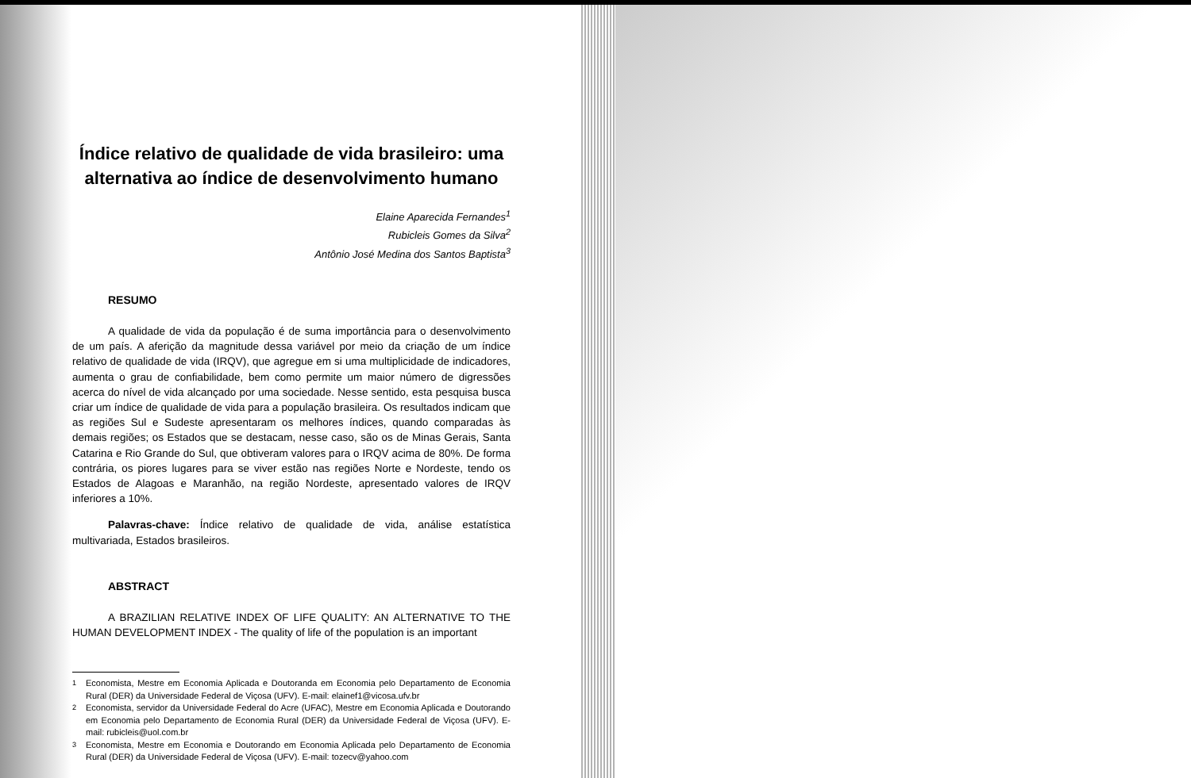Índice relativo de qualidade de vida brasileiro: uma alternativa ao índice de desenvolvimento humano
Elaine Aparecida Fernandes<sup>1</sup>
Rubicleis Gomes da Silva<sup>2</sup>
Antônio José Medina dos Santos Baptista<sup>3</sup>
RESUMO
A qualidade de vida da população é de suma importância para o desenvolvimento de um país. A aferição da magnitude dessa variável por meio da criação de um índice relativo de qualidade de vida (IRQV), que agregue em si uma multiplicidade de indicadores, aumenta o grau de confiabilidade, bem como permite um maior número de digressões acerca do nível de vida alcançado por uma sociedade. Nesse sentido, esta pesquisa busca criar um índice de qualidade de vida para a população brasileira. Os resultados indicam que as regiões Sul e Sudeste apresentaram os melhores índices, quando comparadas às demais regiões; os Estados que se destacam, nesse caso, são os de Minas Gerais, Santa Catarina e Rio Grande do Sul, que obtiveram valores para o IRQV acima de 80%. De forma contrária, os piores lugares para se viver estão nas regiões Norte e Nordeste, tendo os Estados de Alagoas e Maranhão, na região Nordeste, apresentado valores de IRQV inferiores a 10%.
Palavras-chave: Índice relativo de qualidade de vida, análise estatística multivariada, Estados brasileiros.
ABSTRACT
A BRAZILIAN RELATIVE INDEX OF LIFE QUALITY: AN ALTERNATIVE TO THE HUMAN DEVELOPMENT INDEX - The quality of life of the population is an important
<sup>1</sup> Economista, Mestre em Economia Aplicada e Doutoranda em Economia pelo Departamento de Economia Rural (DER) da Universidade Federal de Viçosa (UFV). E-mail: elainef1@vicosa.ufv.br
<sup>2</sup> Economista, servidor da Universidade Federal do Acre (UFAC), Mestre em Economia Aplicada e Doutorando em Economia pelo Departamento de Economia Rural (DER) da Universidade Federal de Viçosa (UFV). E-mail: rubicleis@uol.com.br
<sup>3</sup> Economista, Mestre em Economia e Doutorando em Economia Aplicada pelo Departamento de Economia Rural (DER) da Universidade Federal de Viçosa (UFV). E-mail: tozecv@yahoo.com